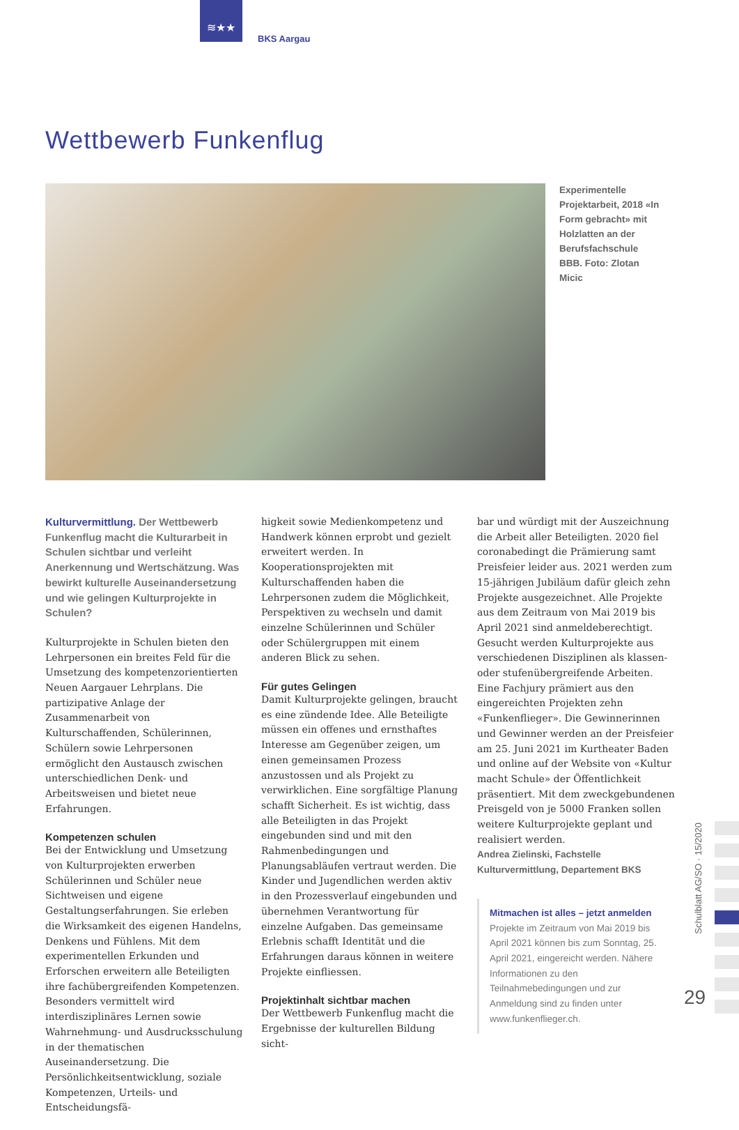≋★★
BKS Aargau
Wettbewerb Funkenflug
Experimentelle Projekt­arbeit, 2018 «In Form gebracht» mit Holzlatten an der Berufsfachschule BBB. Foto: Zlotan Micic
Kulturvermittlung. Der Wettbewerb Funkenflug macht die Kulturarbeit in Schulen sichtbar und verleiht Anerkennung und Wertschätzung. Was bewirkt kulturelle Auseinandersetzung und wie gelingen Kulturprojekte in Schulen?
Kulturprojekte in Schulen bieten den Lehrpersonen ein breites Feld für die Umsetzung des kompetenzorientierten Neuen Aargauer Lehrplans. Die partizipative Anlage der Zusammenarbeit von Kulturschaffenden, Schülerinnen, Schülern sowie Lehrpersonen ermöglicht den Austausch zwischen unterschiedlichen Denk- und Arbeitsweisen und bietet neue Erfahrungen.
Kompetenzen schulen
Bei der Entwicklung und Umsetzung von Kulturprojekten erwerben Schülerinnen und Schüler neue Sichtweisen und eigene Gestaltungserfahrungen. Sie erleben die Wirksamkeit des eigenen Handelns, Denkens und Fühlens. Mit dem experimentellen Erkunden und Erforschen erweitern alle Beteiligten ihre fachübergreifenden Kompetenzen. Besonders vermittelt wird interdisziplinäres Lernen sowie Wahrnehmung- und Ausdrucksschulung in der thematischen Auseinandersetzung. Die Persönlichkeitsentwicklung, soziale Kompetenzen, Urteils- und Entscheidungsfä-
higkeit sowie Medienkompetenz und Handwerk können erprobt und gezielt erweitert werden. In Kooperationsprojekten mit Kulturschaffenden haben die Lehrpersonen zudem die Möglichkeit, Perspektiven zu wechseln und damit einzelne Schülerinnen und Schüler oder Schülergruppen mit einem anderen Blick zu sehen.
Für gutes Gelingen
Damit Kulturprojekte gelingen, braucht es eine zündende Idee. Alle Beteiligte müssen ein offenes und ernsthaftes Interesse am Gegenüber zeigen, um einen gemeinsamen Prozess anzustossen und als Projekt zu verwirklichen. Eine sorgfältige Planung schafft Sicherheit. Es ist wichtig, dass alle Beteiligten in das Projekt eingebunden sind und mit den Rahmenbedingungen und Planungsabläufen vertraut werden. Die Kinder und Jugendlichen werden aktiv in den Prozessverlauf eingebunden und übernehmen Verantwortung für einzelne Aufgaben. Das gemeinsame Erlebnis schafft Identität und die Erfahrungen daraus können in weitere Projekte einfliessen.
Projektinhalt sichtbar machen
Der Wettbewerb Funkenflug macht die Ergebnisse der kulturellen Bildung sicht-
bar und würdigt mit der Auszeichnung die Arbeit aller Beteiligten. 2020 fiel coronabedingt die Prämierung samt Preisfeier leider aus. 2021 werden zum 15-jährigen Jubiläum dafür gleich zehn Projekte ausgezeichnet. Alle Projekte aus dem Zeitraum von Mai 2019 bis April 2021 sind anmeldeberechtigt. Gesucht werden Kulturprojekte aus verschiedenen Disziplinen als klassen- oder stufenübergreifende Arbeiten. Eine Fachjury prämiert aus den eingereichten Projekten zehn «Funkenflieger». Die Gewinnerinnen und Gewinner werden an der Preisfeier am 25. Juni 2021 im Kurtheater Baden und online auf der Website von «Kultur macht Schule» der Öffentlichkeit präsentiert. Mit dem zweckgebundenen Preisgeld von je 5000 Franken sollen weitere Kulturprojekte geplant und realisiert werden.
Andrea Zielinski, Fachstelle Kulturvermittlung, Departement BKS
Mitmachen ist alles – jetzt anmelden
Projekte im Zeitraum von Mai 2019 bis April 2021 können bis zum Sonntag, 25. April 2021, eingereicht werden. Nähere Informationen zu den Teilnahmebedingungen und zur Anmeldung sind zu finden unter www.funkenflieger.ch.
Schulblatt AG/SO · 15/2020
29